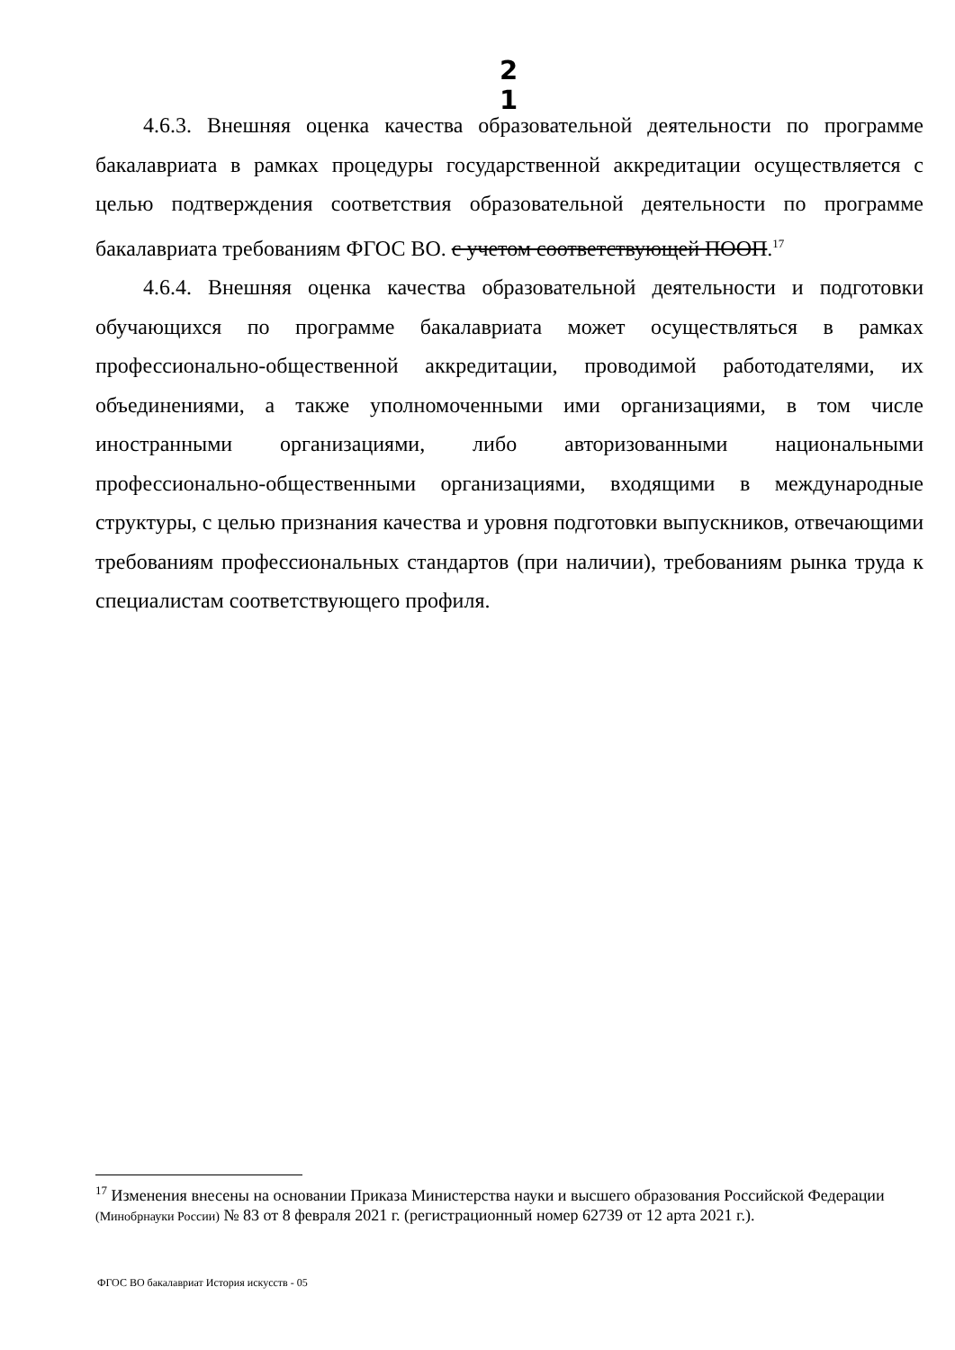2
1
4.6.3. Внешняя оценка качества образовательной деятельности по программе бакалавриата в рамках процедуры государственной аккредитации осуществляется с целью подтверждения соответствия образовательной деятельности по программе бакалавриата требованиям ФГОС ВО. с учетом соответствующей ПООП.<sup>17</sup>
4.6.4. Внешняя оценка качества образовательной деятельности и подготовки обучающихся по программе бакалавриата может осуществляться в рамках профессионально-общественной аккредитации, проводимой работодателями, их объединениями, а также уполномоченными ими организациями, в том числе иностранными организациями, либо авторизованными национальными профессионально-общественными организациями, входящими в международные структуры, с целью признания качества и уровня подготовки выпускников, отвечающими требованиям профессиональных стандартов (при наличии), требованиям рынка труда к специалистам соответствующего профиля.
<sup>17</sup> Изменения внесены на основании Приказа Министерства науки и высшего образования Российской Федерации (Минобрнауки России) № 83 от 8 февраля 2021 г. (регистрационный номер 62739 от 12 арта 2021 г.).
ФГОС ВО бакалавриат История искусств - 05